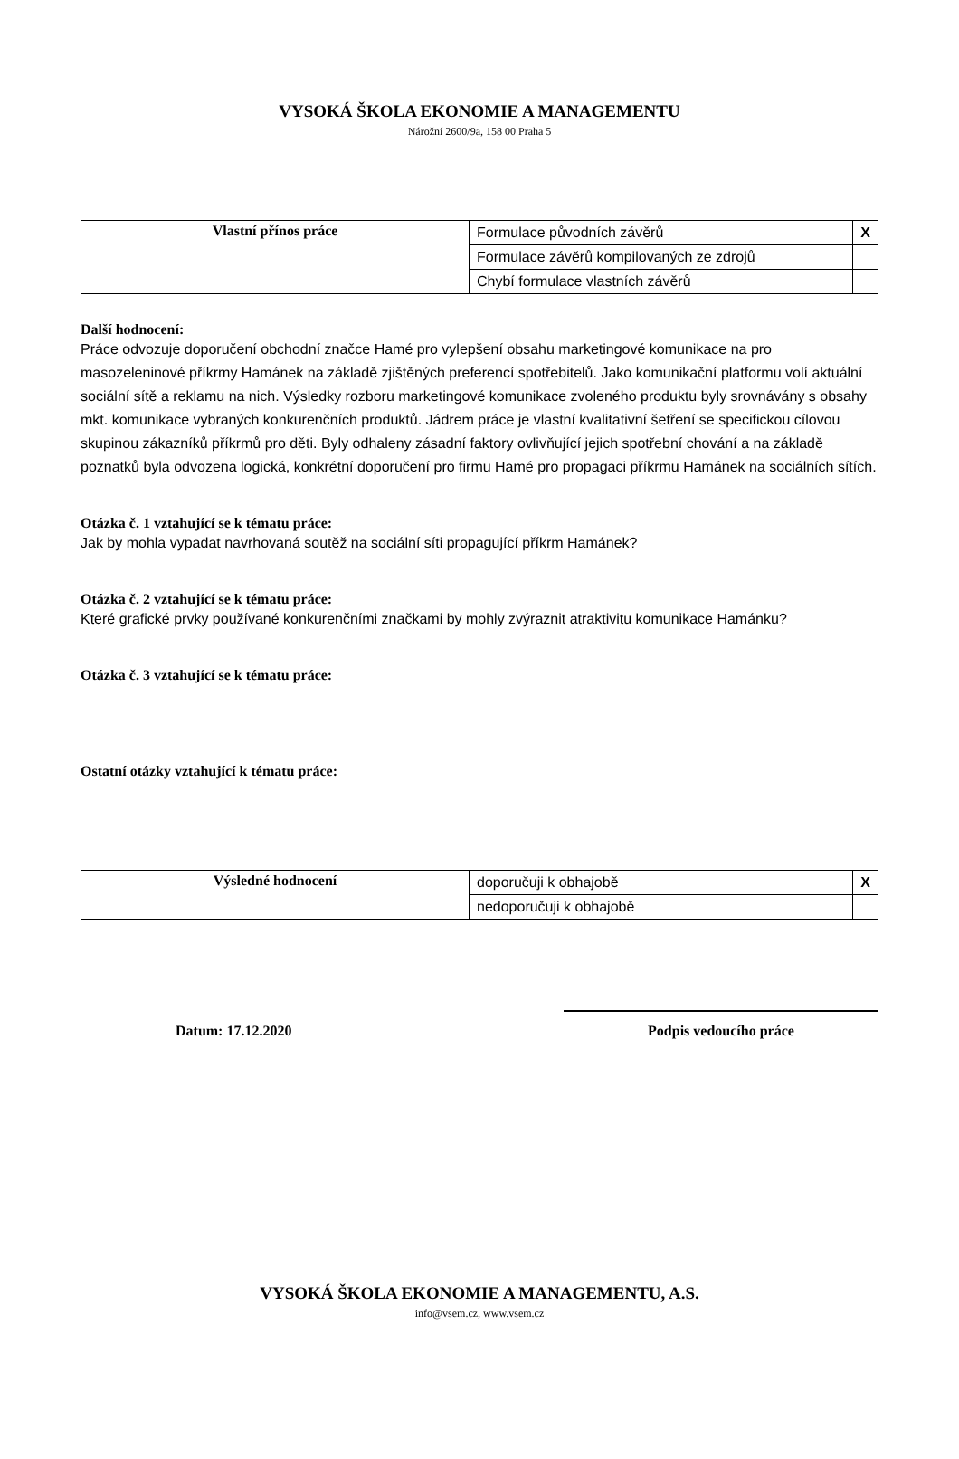VYSOKÁ ŠKOLA EKONOMIE A MANAGEMENTU
Nárožní 2600/9a, 158 00 Praha 5
| Vlastní přínos práce | Formulace původních závěrů | X |
| | Formulace závěrů kompilovaných ze zdrojů | |
| | Chybí formulace vlastních závěrů | |
Další hodnocení:
Práce odvozuje doporučení obchodní značce Hamé pro vylepšení obsahu marketingové komunikace na pro masozeleninové příkrmy Hamánek na základě zjištěných preferencí spotřebitelů. Jako komunikační platformu volí aktuální sociální sítě a reklamu na nich. Výsledky rozboru marketingové komunikace zvoleného produktu byly srovnávány s obsahy mkt. komunikace vybraných konkurenčních produktů. Jádrem práce je vlastní kvalitativní šetření se specifickou cílovou skupinou zákazníků příkrmů pro děti. Byly odhaleny zásadní faktory ovlivňující jejich spotřební chování a na základě poznatků byla odvozena logická, konkrétní doporučení pro firmu Hamé pro propagaci příkrmu Hamánek na sociálních sítích.
Otázka č. 1 vztahující se k tématu práce:
Jak by mohla vypadat navrhovaná soutěž na sociální síti propagující příkrm Hamánek?
Otázka č. 2 vztahující se k tématu práce:
Které grafické prvky používané konkurenčními značkami by mohly zvýraznit atraktivitu komunikace Hamánku?
Otázka č. 3 vztahující se k tématu práce:
Ostatní otázky vztahující k tématu práce:
| Výsledné hodnocení | doporučuji k obhajobě | X |
| | nedoporučuji k obhajobě | |
Datum: 17.12.2020 Podpis vedoucího práce
VYSOKÁ ŠKOLA EKONOMIE A MANAGEMENTU, A.S.
info@vsem.cz, www.vsem.cz